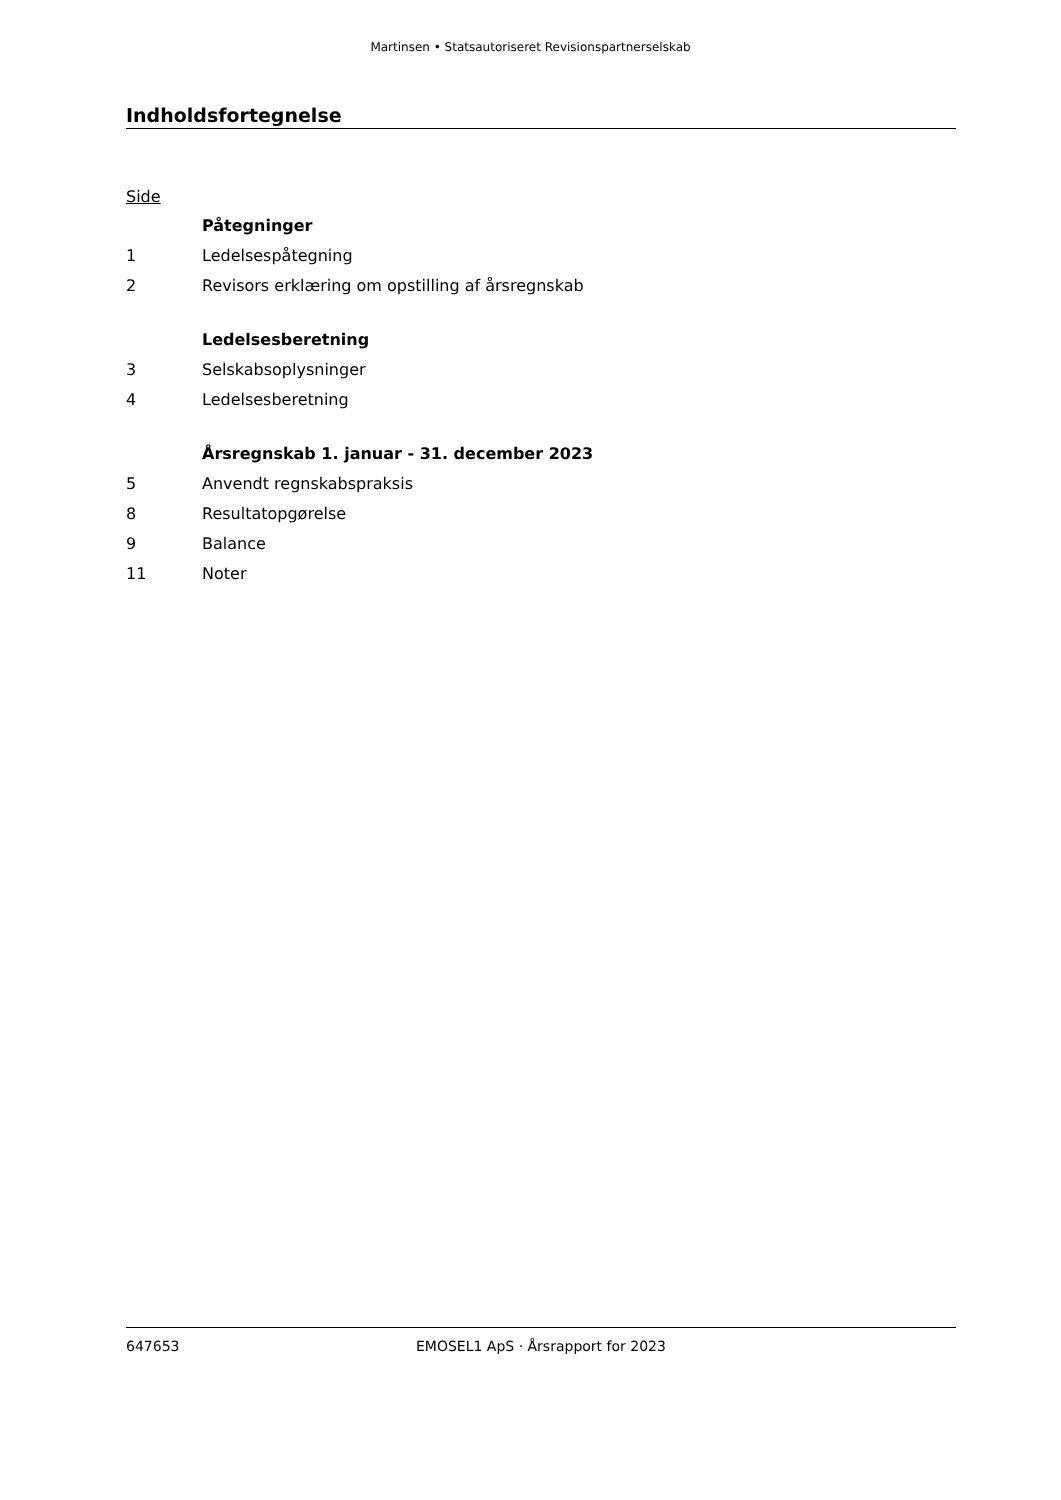Martinsen • Statsautoriseret Revisionspartnerselskab
Indholdsfortegnelse
Side
| | Påtegninger |
| 1 | Ledelsespåtegning |
| 2 | Revisors erklæring om opstilling af årsregnskab |
| | Ledelsesberetning |
| 3 | Selskabsoplysninger |
| 4 | Ledelsesberetning |
| | Årsregnskab 1. januar - 31. december 2023 |
| 5 | Anvendt regnskabspraksis |
| 8 | Resultatopgørelse |
| 9 | Balance |
| 11 | Noter |
647653 EMOSEL1 ApS · Årsrapport for 2023